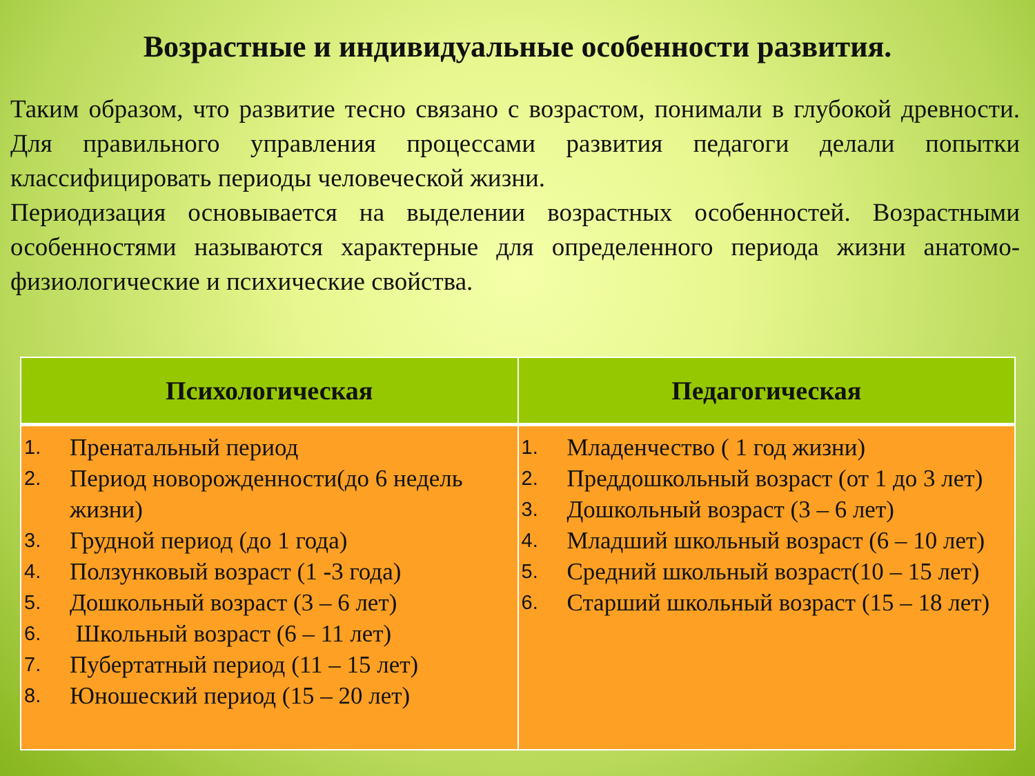Возрастные и индивидуальные особенности развития.
Таким образом, что развитие тесно связано с возрастом, понимали в глубокой древности. Для правильного управления процессами развития педагоги делали попытки классифицировать периоды человеческой жизни.
Периодизация основывается на выделении возрастных особенностей. Возрастными особенностями называются характерные для определенного периода жизни анатомо-физиологические и психические свойства.
| Психологическая | Педагогическая |
| --- | --- |
| 1. Пренатальный период 2. Период новорожденности(до 6 недель жизни) 3. Грудной период (до 1 года) 4. Ползунковый возраст (1 -3 года) 5. Дошкольный возраст (3 – 6 лет) 6. Школьный возраст (6 – 11 лет) 7. Пубертатный период (11 – 15 лет) 8. Юношеский период (15 – 20 лет) | 1. Младенчество ( 1 год жизни) 2. Преддошкольный возраст (от 1 до 3 лет) 3. Дошкольный возраст (3 – 6 лет) 4. Младший школьный возраст (6 – 10 лет) 5. Средний школьный возраст(10 – 15 лет) 6. Старший школьный возраст (15 – 18 лет) |